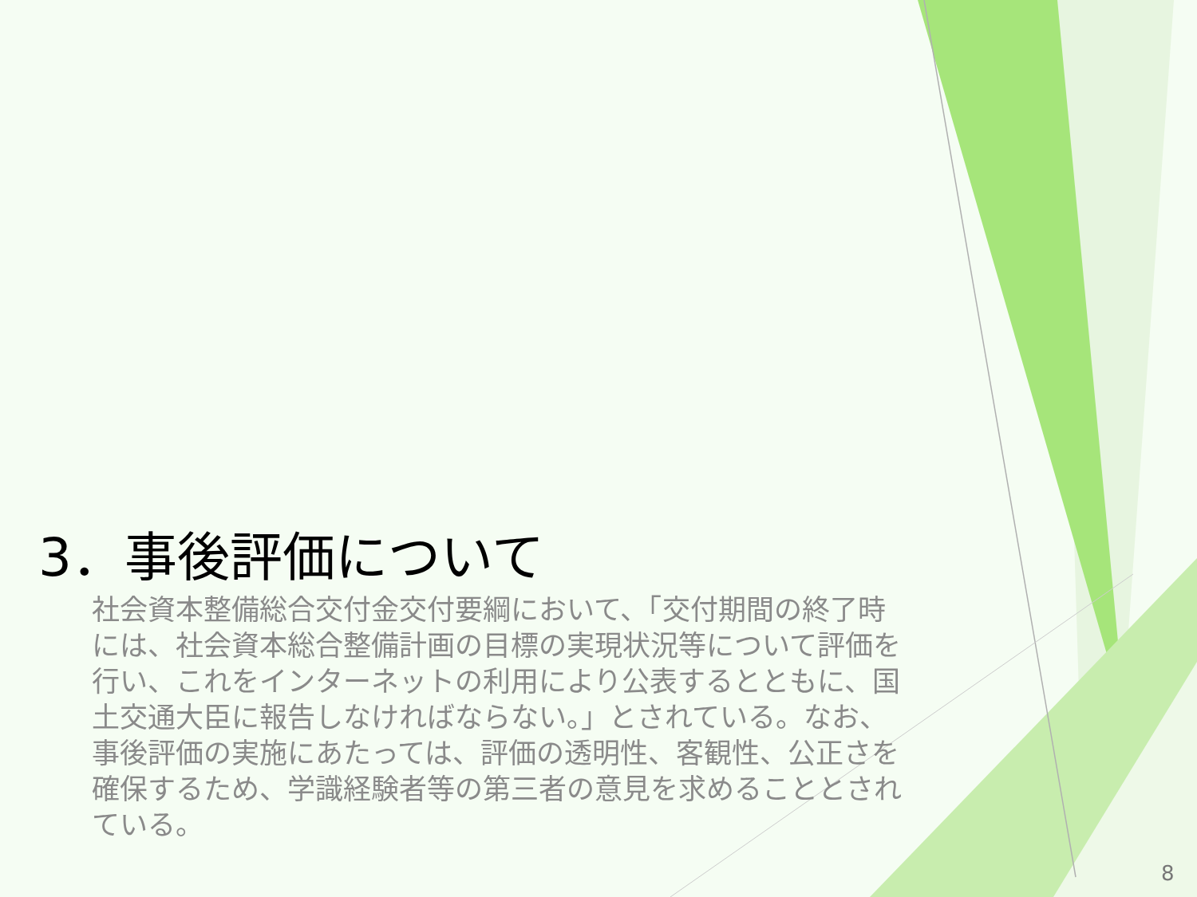3．事後評価について
社会資本整備総合交付金交付要綱において、「交付期間の終了時には、社会資本総合整備計画の目標の実現状況等について評価を行い、これをインターネットの利用により公表するとともに、国土交通大臣に報告しなければならない。」とされている。なお、事後評価の実施にあたっては、評価の透明性、客観性、公正さを確保するため、学識経験者等の第三者の意見を求めることとされている。
8